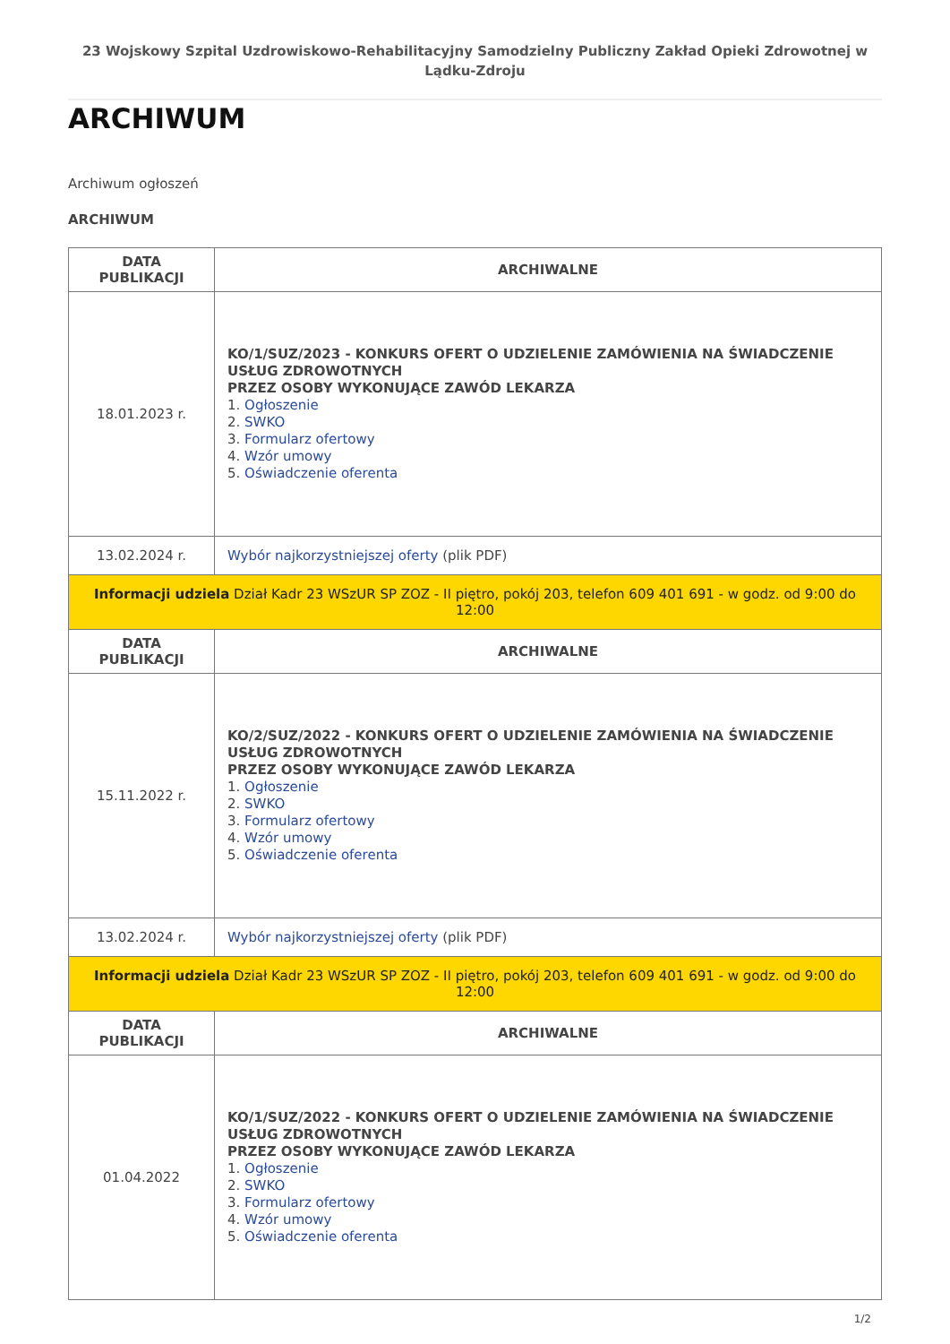23 Wojskowy Szpital Uzdrowiskowo-Rehabilitacyjny Samodzielny Publiczny Zakład Opieki Zdrowotnej w Lądku-Zdroju
ARCHIWUM
Archiwum ogłoszeń
ARCHIWUM
| DATA PUBLIKACJI | ARCHIWALNE |
| --- | --- |
| 18.01.2023 r. | KO/1/SUZ/2023 - KONKURS OFERT O UDZIELENIE ZAMÓWIENIA NA ŚWIADCZENIE USŁUG ZDROWOTNYCH PRZEZ OSOBY WYKONUJĄCE ZAWÓD LEKARZA 1. Ogłoszenie 2. SWKO 3. Formularz ofertowy 4. Wzór umowy 5. Oświadczenie oferenta |
| 13.02.2024 r. | Wybór najkorzystniejszej oferty (plik PDF) |
| Informacji udziela Dział Kadr 23 WSzUR SP ZOZ - II piętro, pokój 203, telefon 609 401 691 - w godz. od 9:00 do 12:00 | |
| DATA PUBLIKACJI | ARCHIWALNE |
| 15.11.2022 r. | KO/2/SUZ/2022 - KONKURS OFERT O UDZIELENIE ZAMÓWIENIA NA ŚWIADCZENIE USŁUG ZDROWOTNYCH PRZEZ OSOBY WYKONUJĄCE ZAWÓD LEKARZA 1. Ogłoszenie 2. SWKO 3. Formularz ofertowy 4. Wzór umowy 5. Oświadczenie oferenta |
| 13.02.2024 r. | Wybór najkorzystniejszej oferty (plik PDF) |
| Informacji udziela Dział Kadr 23 WSzUR SP ZOZ - II piętro, pokój 203, telefon 609 401 691 - w godz. od 9:00 do 12:00 | |
| DATA PUBLIKACJI | ARCHIWALNE |
| 01.04.2022 | KO/1/SUZ/2022 - KONKURS OFERT O UDZIELENIE ZAMÓWIENIA NA ŚWIADCZENIE USŁUG ZDROWOTNYCH PRZEZ OSOBY WYKONUJĄCE ZAWÓD LEKARZA 1. Ogłoszenie 2. SWKO 3. Formularz ofertowy 4. Wzór umowy 5. Oświadczenie oferenta |
1/2